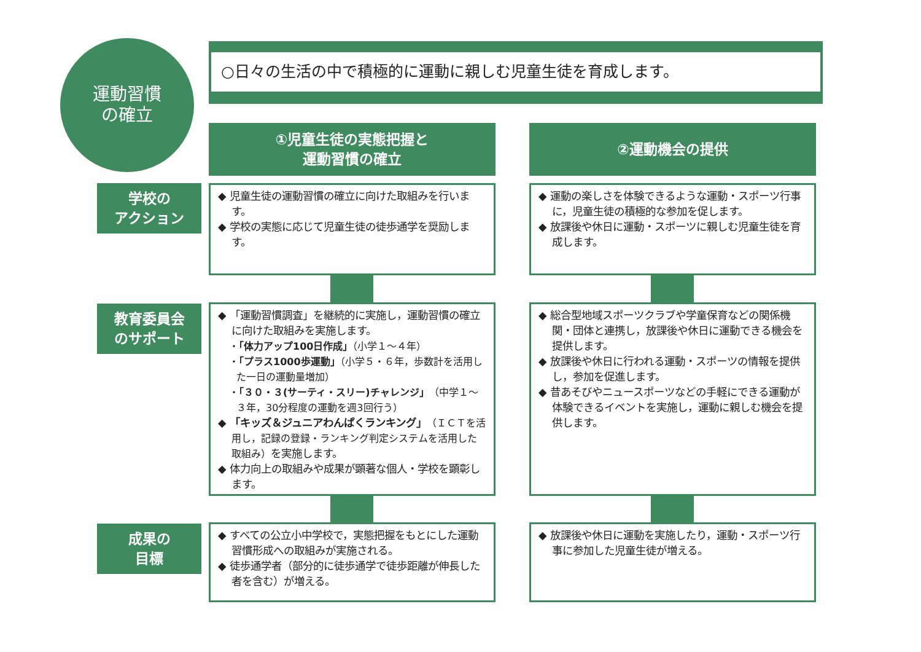運動習慣
の確立
○日々の生活の中で積極的に運動に親しむ児童生徒を育成します。
①児童生徒の実態把握と
運動習慣の確立
②運動機会の提供
学校の
アクション
教育委員会
のサポート
成果の
目標
◆ 児童生徒の運動習慣の確立に向けた取組みを行います。
◆ 学校の実態に応じて児童生徒の徒歩通学を奨励します。
◆ 運動の楽しさを体験できるような運動・スポーツ行事に，児童生徒の積極的な参加を促します。
◆ 放課後や休日に運動・スポーツに親しむ児童生徒を育成します。
◆ 「運動習慣調査」を継続的に実施し，運動習慣の確立に向けた取組みを実施します。
・「体力アップ100日作成」（小学１～４年）
・「プラス1000歩運動」（小学５・６年，歩数計を活用した一日の運動量増加）
・「３０・３(サーティ・スリー)チャレンジ」（中学１～３年，30分程度の運動を週3回行う）
◆ 「キッズ＆ジュニアわんぱくランキング」（ＩＣＴを活用し，記録の登録・ランキング判定システムを活用した取組み）を実施します。
◆ 体力向上の取組みや成果が顕著な個人・学校を顕彰します。
◆ 総合型地域スポーツクラブや学童保育などの関係機関・団体と連携し，放課後や休日に運動できる機会を提供します。
◆ 放課後や休日に行われる運動・スポーツの情報を提供し，参加を促進します。
◆ 昔あそびやニュースポーツなどの手軽にできる運動が体験できるイベントを実施し，運動に親しむ機会を提供します。
◆ すべての公立小中学校で，実態把握をもとにした運動習慣形成への取組みが実施される。
◆ 徒歩通学者（部分的に徒歩通学で徒歩距離が伸長した者を含む）が増える。
◆ 放課後や休日に運動を実施したり，運動・スポーツ行事に参加した児童生徒が増える。